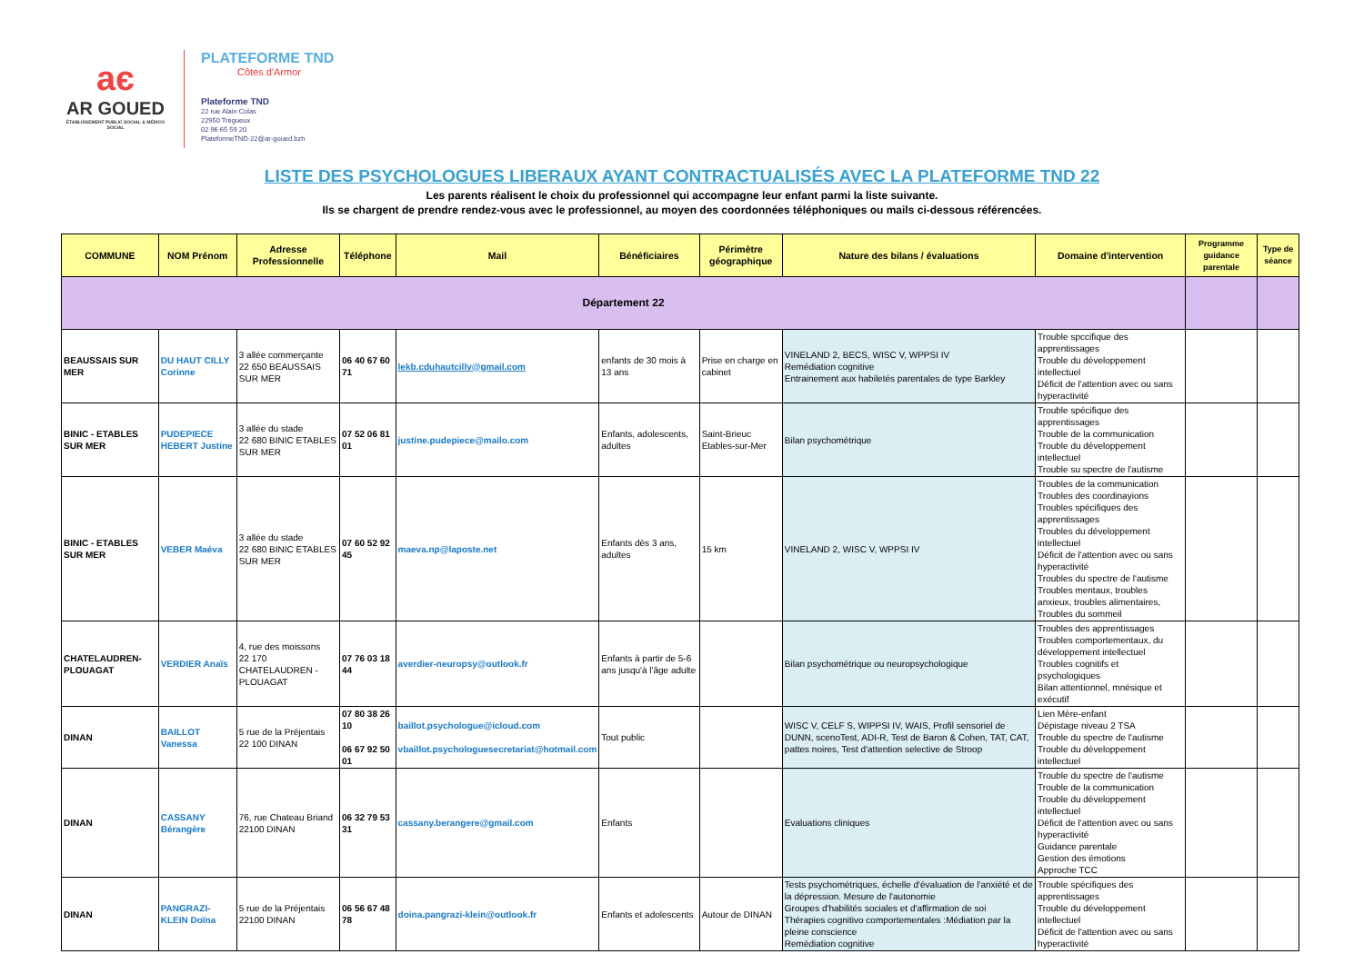aє
AR GOUED
ÉTABLISSEMENT PUBLIC SOCIAL & MÉDICO SOCIAL
PLATEFORME TND
Côtes d'Armor
Plateforme TND
22 rue Alain Colas
22950 Trégueux
02 96 65 59 20
PlateformeTND-22@ar-goued.bzh
LISTE DES PSYCHOLOGUES LIBERAUX AYANT CONTRACTUALISÉS AVEC LA PLATEFORME TND 22
Les parents réalisent le choix du professionnel qui accompagne leur enfant parmi la liste suivante.
Ils se chargent de prendre rendez-vous avec le professionnel, au moyen des coordonnées téléphoniques ou mails ci-dessous référencées.
| COMMUNE | NOM Prénom | Adresse Professionnelle | Téléphone | Mail | Bénéficiaires | Périmètre géographique | Nature des bilans / évaluations | Domaine d'intervention | Programme guidance parentale | Type de séance |
| --- | --- | --- | --- | --- | --- | --- | --- | --- | --- | --- |
| Département 22 | | | | | | | | | | |
| BEAUSSAIS SUR MER | DU HAUT CILLY Corinne | 3 allée commerçante 22 650 BEAUSSAIS SUR MER | 06 40 67 60 71 | lekb.cduhautcilly@gmail.com | enfants de 30 mois à 13 ans | Prise en charge en cabinet | VINELAND 2, BECS, WISC V, WPPSI IV Remédiation cognitive Entrainement aux habiletés parentales de type Barkley | Trouble spccifique des apprentissages Trouble du développement intellectuel Déficit de l'attention avec ou sans hyperactivité | | |
| BINIC - ETABLES SUR MER | PUDEPIECE HEBERT Justine | 3 allée du stade 22 680 BINIC ETABLES SUR MER | 07 52 06 81 01 | justine.pudepiece@mailo.com | Enfants, adolescents, adultes | Saint-Brieuc Etables-sur-Mer | Bilan psychométrique | Trouble spécifique des apprentissages Trouble de la communication Trouble du développement intellectuel Trouble su spectre de l'autisme | | |
| BINIC - ETABLES SUR MER | VEBER Maéva | 3 allée du stade 22 680 BINIC ETABLES SUR MER | 07 60 52 92 45 | maeva.np@laposte.net | Enfants dès 3 ans, adultes | 15 km | VINELAND 2, WISC V, WPPSI IV | Troubles de la communication Troubles des coordinayions Troubles spécifiques des apprentissages Troubles du développement intellectuel Déficit de l'attention avec ou sans hyperactivité Troubles du spectre de l'autisme Troubles mentaux, troubles anxieux, troubles alimentaires, Troubles du sommeil | | |
| CHATELAUDREN-PLOUAGAT | VERDIER Anaïs | 4, rue des moissons 22 170 CHATELAUDREN - PLOUAGAT | 07 76 03 18 44 | averdier-neuropsy@outlook.fr | Enfants à partir de 5-6 ans jusqu'à l'âge adulte | | Bilan psychométrique ou neuropsychologique | Troubles des apprentissages Troubles comportementaux, du développement intellectuel Troubles cognitifs et psychologiques Bilan attentionnel, mnésique et exécutif | | |
| DINAN | BAILLOT Vanessa | 5 rue de la Préjentais 22 100 DINAN | 07 80 38 26 10 06 67 92 50 01 | baillot.psychologue@icloud.com vbaillot.psychologuesecretariat@hotmail.com | Tout public | | WISC V, CELF S, WIPPSI IV, WAIS, Profil sensoriel de DUNN, scenoTest, ADI-R, Test de Baron & Cohen, TAT, CAT, pattes noires, Test d'attention selective de Stroop | Lien Mère-enfant Dépistage niveau 2 TSA Trouble du spectre de l'autisme Trouble du développement intellectuel | | |
| DINAN | CASSANY Bérangère | 76, rue Chateau Briand 22100 DINAN | 06 32 79 53 31 | cassany.berangere@gmail.com | Enfants | | Evaluations cliniques | Trouble du spectre de l'autisme Trouble de la communication Trouble du développement intellectuel Déficit de l'attention avec ou sans hyperactivité Guidance parentale Gestion des émotions Approche TCC | | |
| DINAN | PANGRAZI-KLEIN Doïna | 5 rue de la Préjentais 22100 DINAN | 06 56 67 48 78 | doina.pangrazi-klein@outlook.fr | Enfants et adolescents | Autour de DINAN | Tests psychométriques, échelle d'évaluation de l'anxiété et de la dépression. Mesure de l'autonomie Groupes d'habilités sociales et d'affirmation de soi Thérapies cognitivo comportementales :Médiation par la pleine conscience Remédiation cognitive | Trouble spécifiques des apprentissages Trouble du développement intellectuel Déficit de l'attention avec ou sans hyperactivité | | |